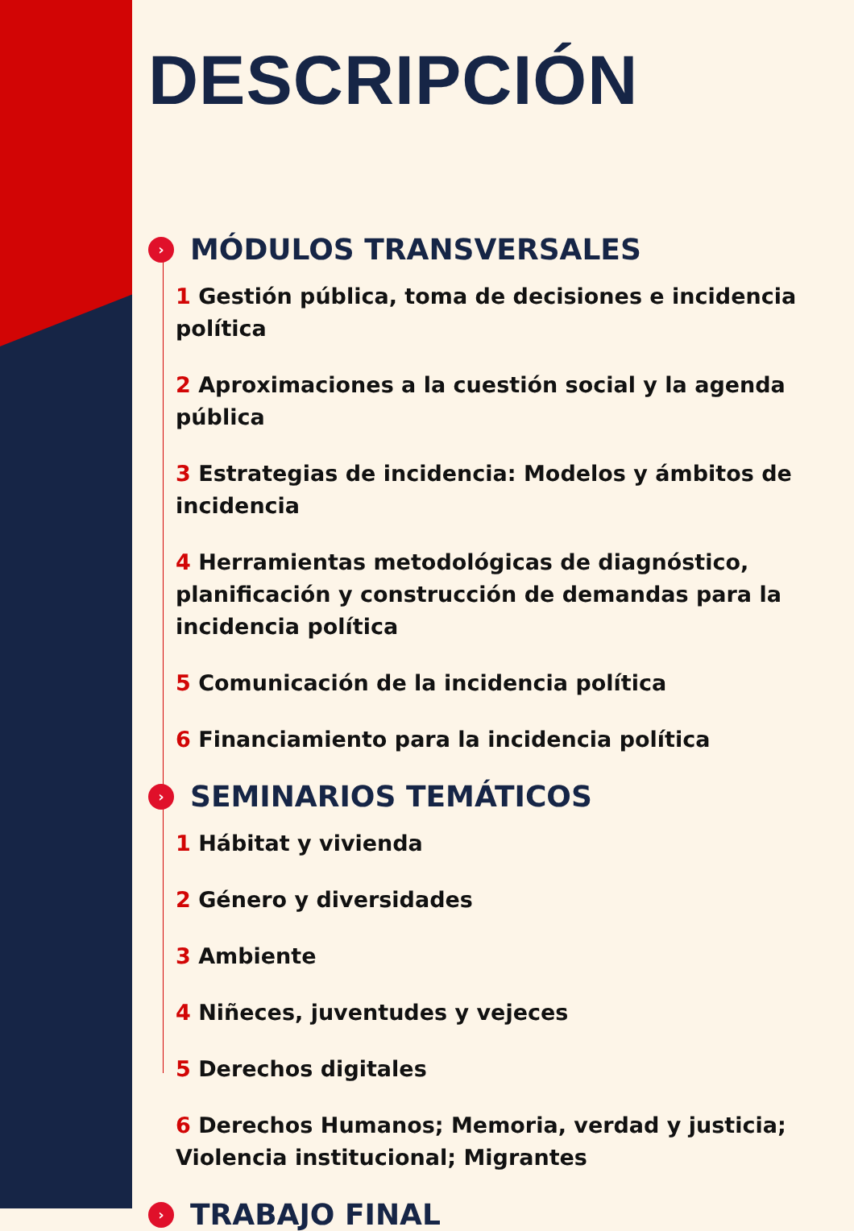DESCRIPCIÓN
› MÓDULOS TRANSVERSALES
1 Gestión pública, toma de decisiones e incidencia política
2 Aproximaciones a la cuestión social y la agenda pública
3 Estrategias de incidencia: Modelos y ámbitos de incidencia
4 Herramientas metodológicas de diagnóstico, planificación y construcción de demandas para la incidencia política
5 Comunicación de la incidencia política
6 Financiamiento para la incidencia política
› SEMINARIOS TEMÁTICOS
1 Hábitat y vivienda
2 Género y diversidades
3 Ambiente
4 Niñeces, juventudes y vejeces
5 Derechos digitales
6 Derechos Humanos; Memoria, verdad y justicia; Violencia institucional; Migrantes
› TRABAJO FINAL